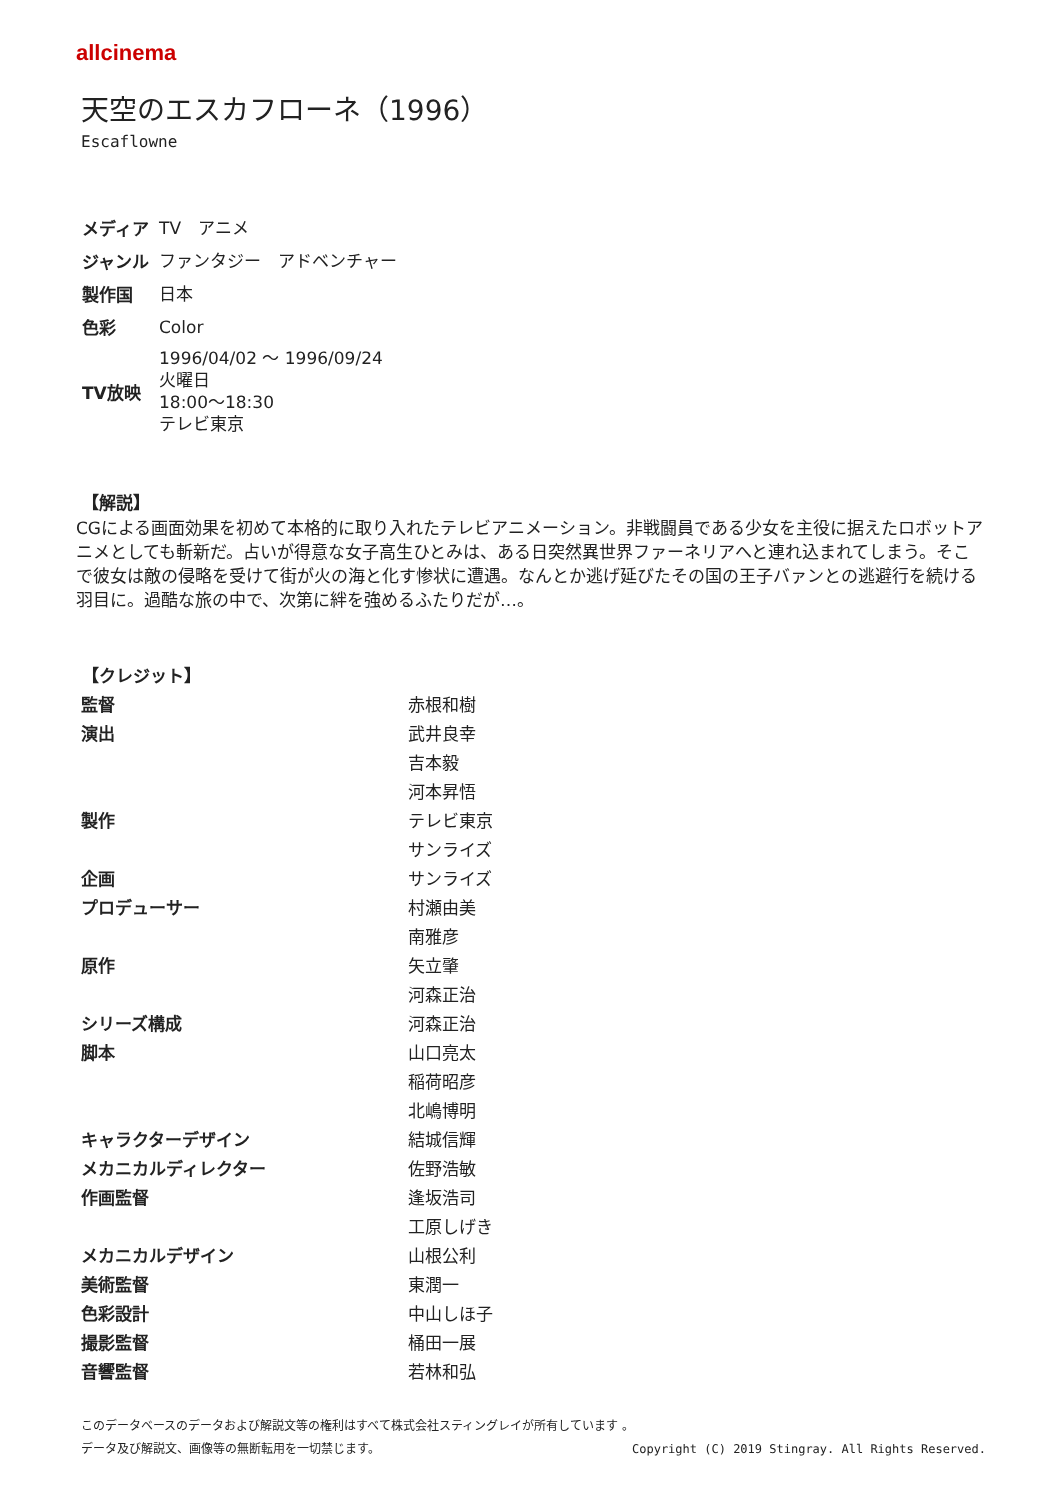allcinema
天空のエスカフローネ（1996）
Escaflowne
| メディア | TV アニメ |
| ジャンル | ファンタジー アドベンチャー |
| 製作国 | 日本 |
| 色彩 | Color |
| TV放映 | 1996/04/02 ～ 1996/09/24 火曜日 18:00～18:30 テレビ東京 |
【解説】
CGによる画面効果を初めて本格的に取り入れたテレビアニメーション。非戦闘員である少女を主役に据えたロボットアニメとしても斬新だ。占いが得意な女子高生ひとみは、ある日突然異世界ファーネリアへと連れ込まれてしまう。そこで彼女は敵の侵略を受けて街が火の海と化す惨状に遭遇。なんとか逃げ延びたその国の王子バァンとの逃避行を続ける羽目に。過酷な旅の中で、次第に絆を強めるふたりだが…。
【クレジット】
| 監督 | 赤根和樹 |
| 演出 | 武井良幸 |
| | 吉本毅 |
| | 河本昇悟 |
| 製作 | テレビ東京 |
| | サンライズ |
| 企画 | サンライズ |
| プロデューサー | 村瀬由美 |
| | 南雅彦 |
| 原作 | 矢立肇 |
| | 河森正治 |
| シリーズ構成 | 河森正治 |
| 脚本 | 山口亮太 |
| | 稲荷昭彦 |
| | 北嶋博明 |
| キャラクターデザイン | 結城信輝 |
| メカニカルディレクター | 佐野浩敏 |
| 作画監督 | 逢坂浩司 |
| | 工原しげき |
| メカニカルデザイン | 山根公利 |
| 美術監督 | 東潤一 |
| 色彩設計 | 中山しほ子 |
| 撮影監督 | 桶田一展 |
| 音響監督 | 若林和弘 |
このデータベースのデータおよび解説文等の権利はすべて株式会社スティングレイが所有しています 。
データ及び解説文、画像等の無断転用を一切禁じます。 Copyright (C) 2019 Stingray. All Rights Reserved.